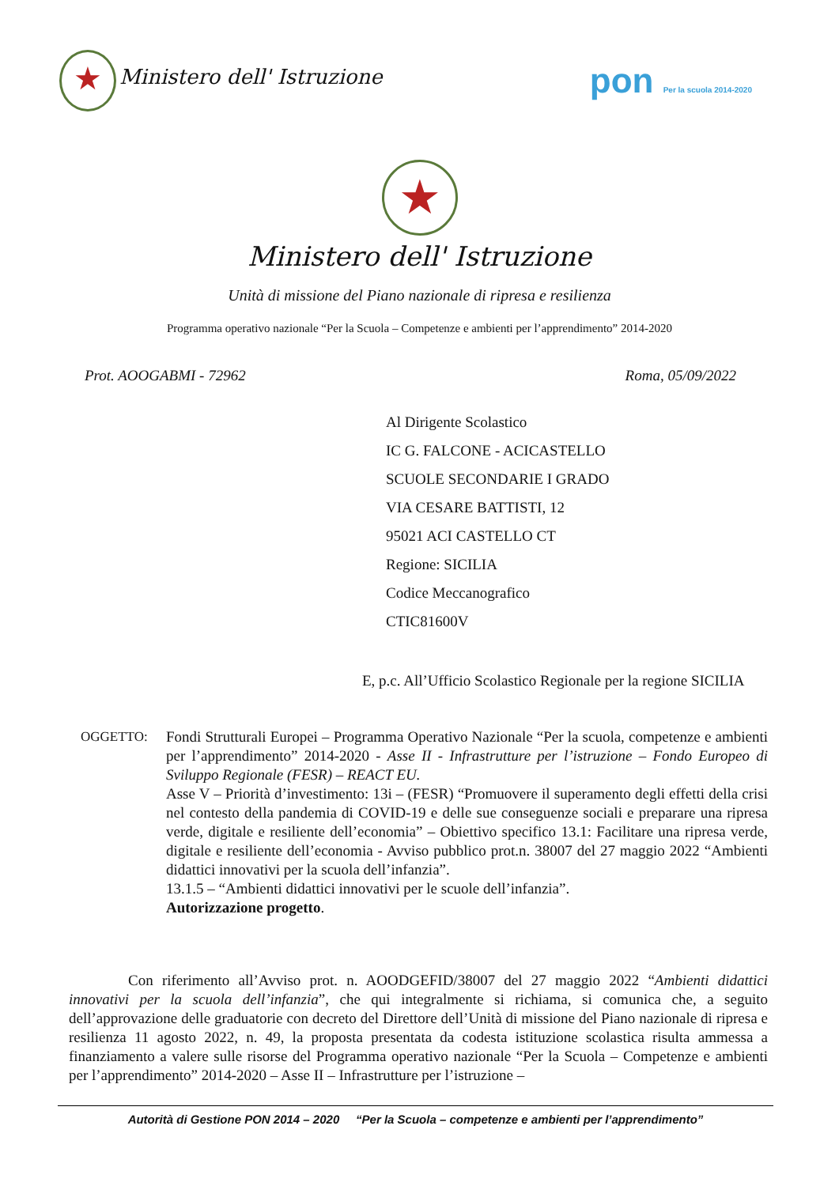★ Ministero dell' Istruzione
pon Per la scuola 2014-2020
★
Ministero dell' Istruzione
Unità di missione del Piano nazionale di ripresa e resilienza
Programma operativo nazionale “Per la Scuola – Competenze e ambienti per l’apprendimento” 2014-2020
Prot. AOOGABMI - 72962 Roma, 05/09/2022
Al Dirigente Scolastico
IC G. FALCONE - ACICASTELLO
SCUOLE SECONDARIE I GRADO
VIA CESARE BATTISTI, 12
95021 ACI CASTELLO CT
Regione: SICILIA
Codice Meccanografico
CTIC81600V
E, p.c. All’Ufficio Scolastico Regionale per la regione SICILIA
OGGETTO: Fondi Strutturali Europei – Programma Operativo Nazionale “Per la scuola, competenze e ambienti per l’apprendimento” 2014-2020 - Asse II - Infrastrutture per l’istruzione – Fondo Europeo di Sviluppo Regionale (FESR) – REACT EU.
Asse V – Priorità d’investimento: 13i – (FESR) “Promuovere il superamento degli effetti della crisi nel contesto della pandemia di COVID-19 e delle sue conseguenze sociali e preparare una ripresa verde, digitale e resiliente dell’economia” – Obiettivo specifico 13.1: Facilitare una ripresa verde, digitale e resiliente dell’economia - Avviso pubblico prot.n. 38007 del 27 maggio 2022 “Ambienti didattici innovativi per la scuola dell’infanzia”.
13.1.5 – “Ambienti didattici innovativi per le scuole dell’infanzia”.
Autorizzazione progetto.
Con riferimento all’Avviso prot. n. AOODGEFID/38007 del 27 maggio 2022 “Ambienti didattici innovativi per la scuola dell’infanzia”, che qui integralmente si richiama, si comunica che, a seguito dell’approvazione delle graduatorie con decreto del Direttore dell’Unità di missione del Piano nazionale di ripresa e resilienza 11 agosto 2022, n. 49, la proposta presentata da codesta istituzione scolastica risulta ammessa a finanziamento a valere sulle risorse del Programma operativo nazionale “Per la Scuola – Competenze e ambienti per l’apprendimento” 2014-2020 – Asse II – Infrastrutture per l’istruzione –
Autorità di Gestione PON 2014 – 2020 “Per la Scuola – competenze e ambienti per l’apprendimento”